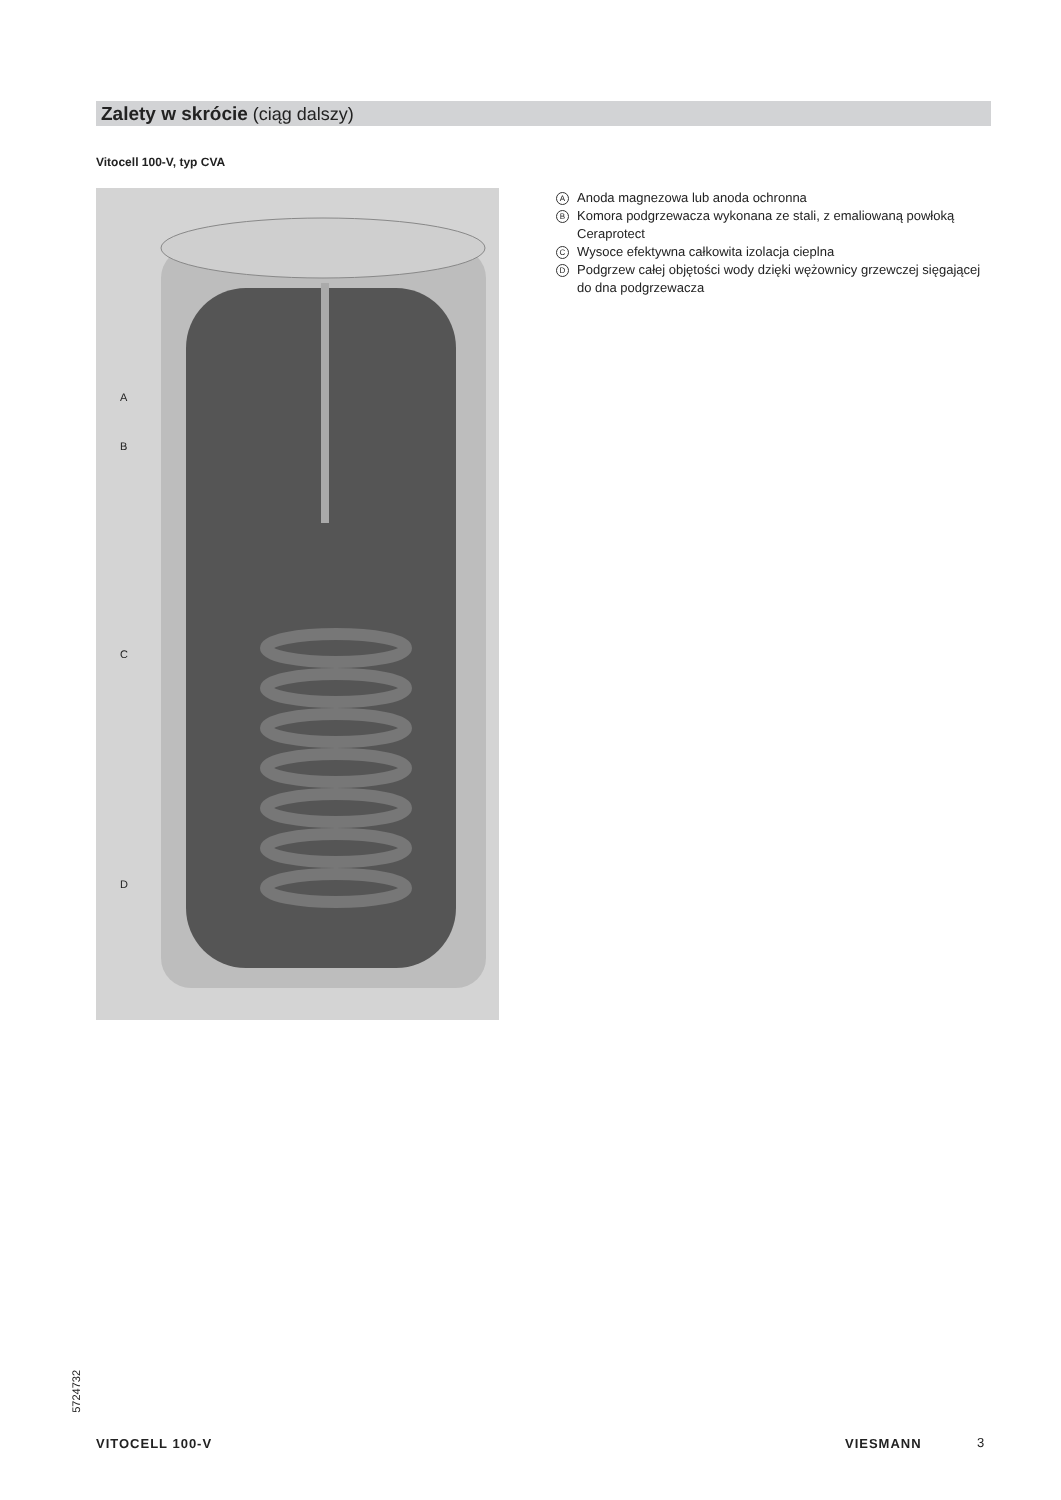Zalety w skrócie (ciąg dalszy)
Vitocell 100-V, typ CVA
A
B
C
D
A Anoda magnezowa lub anoda ochronna
B Komora podgrzewacza wykonana ze stali, z emaliowaną powłoką Ceraprotect
C Wysoce efektywna całkowita izolacja cieplna
D Podgrzew całej objętości wody dzięki wężownicy grzewczej sięgającej do dna podgrzewacza
5724732
VITOCELL 100-V VIESMANN 3